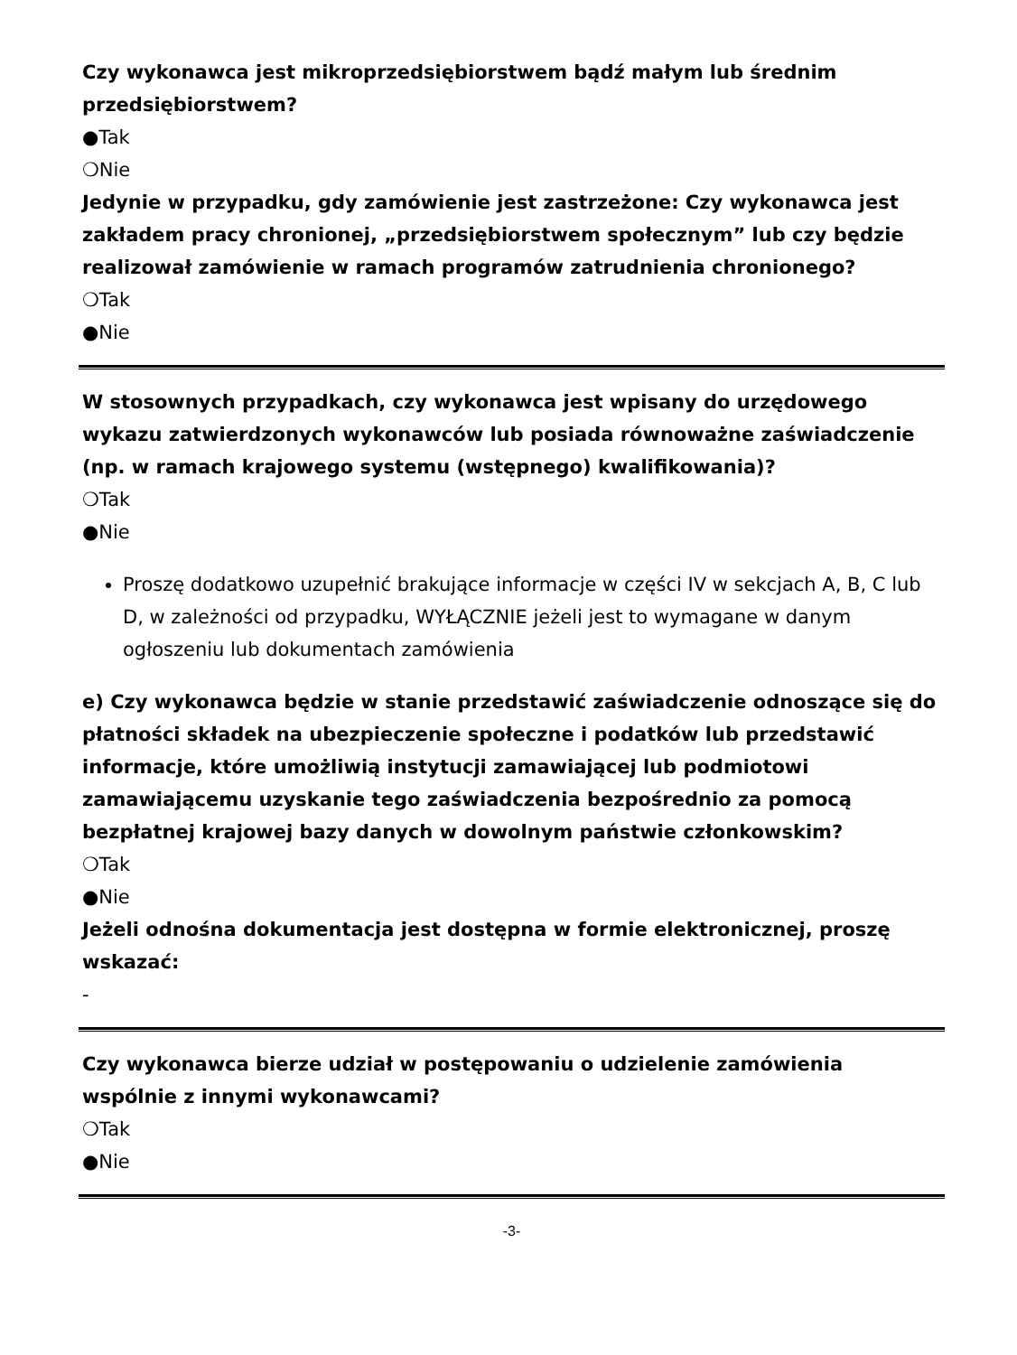Czy wykonawca jest mikroprzedsiębiorstwem bądź małym lub średnim przedsiębiorstwem?
●Tak
❍Nie
Jedynie w przypadku, gdy zamówienie jest zastrzeżone: Czy wykonawca jest zakładem pracy chronionej, „przedsiębiorstwem społecznym” lub czy będzie realizował zamówienie w ramach programów zatrudnienia chronionego?
❍Tak
●Nie
W stosownych przypadkach, czy wykonawca jest wpisany do urzędowego wykazu zatwierdzonych wykonawców lub posiada równoważne zaświadczenie (np. w ramach krajowego systemu (wstępnego) kwalifikowania)?
❍Tak
●Nie
Proszę dodatkowo uzupełnić brakujące informacje w części IV w sekcjach A, B, C lub D, w zależności od przypadku, WYŁĄCZNIE jeżeli jest to wymagane w danym ogłoszeniu lub dokumentach zamówienia
e) Czy wykonawca będzie w stanie przedstawić zaświadczenie odnoszące się do płatności składek na ubezpieczenie społeczne i podatków lub przedstawić informacje, które umożliwią instytucji zamawiającej lub podmiotowi zamawiającemu uzyskanie tego zaświadczenia bezpośrednio za pomocą bezpłatnej krajowej bazy danych w dowolnym państwie członkowskim?
❍Tak
●Nie
Jeżeli odnośna dokumentacja jest dostępna w formie elektronicznej, proszę wskazać:
-
Czy wykonawca bierze udział w postępowaniu o udzielenie zamówienia wspólnie z innymi wykonawcami?
❍Tak
●Nie
-3-